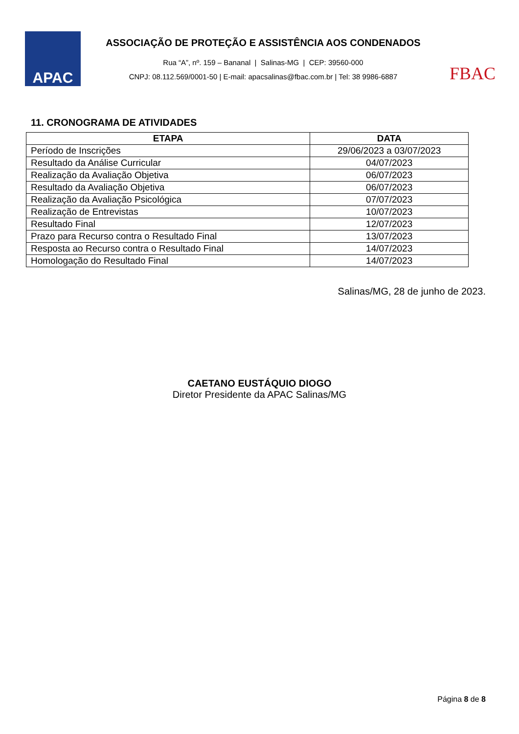APAC
ASSOCIAÇÃO DE PROTEÇÃO E ASSISTÊNCIA AOS CONDENADOS
Rua “A”, nº. 159 – Bananal | Salinas-MG | CEP: 39560-000
CNPJ: 08.112.569/0001-50 | E-mail: apacsalinas@fbac.com.br | Tel: 38 9986-6887
FBAC
11. CRONOGRAMA DE ATIVIDADES
| ETAPA | DATA |
| --- | --- |
| Período de Inscrições | 29/06/2023 a 03/07/2023 |
| Resultado da Análise Curricular | 04/07/2023 |
| Realização da Avaliação Objetiva | 06/07/2023 |
| Resultado da Avaliação Objetiva | 06/07/2023 |
| Realização da Avaliação Psicológica | 07/07/2023 |
| Realização de Entrevistas | 10/07/2023 |
| Resultado Final | 12/07/2023 |
| Prazo para Recurso contra o Resultado Final | 13/07/2023 |
| Resposta ao Recurso contra o Resultado Final | 14/07/2023 |
| Homologação do Resultado Final | 14/07/2023 |
Salinas/MG, 28 de junho de 2023.
CAETANO EUSTÁQUIO DIOGO
Diretor Presidente da APAC Salinas/MG
Página 8 de 8